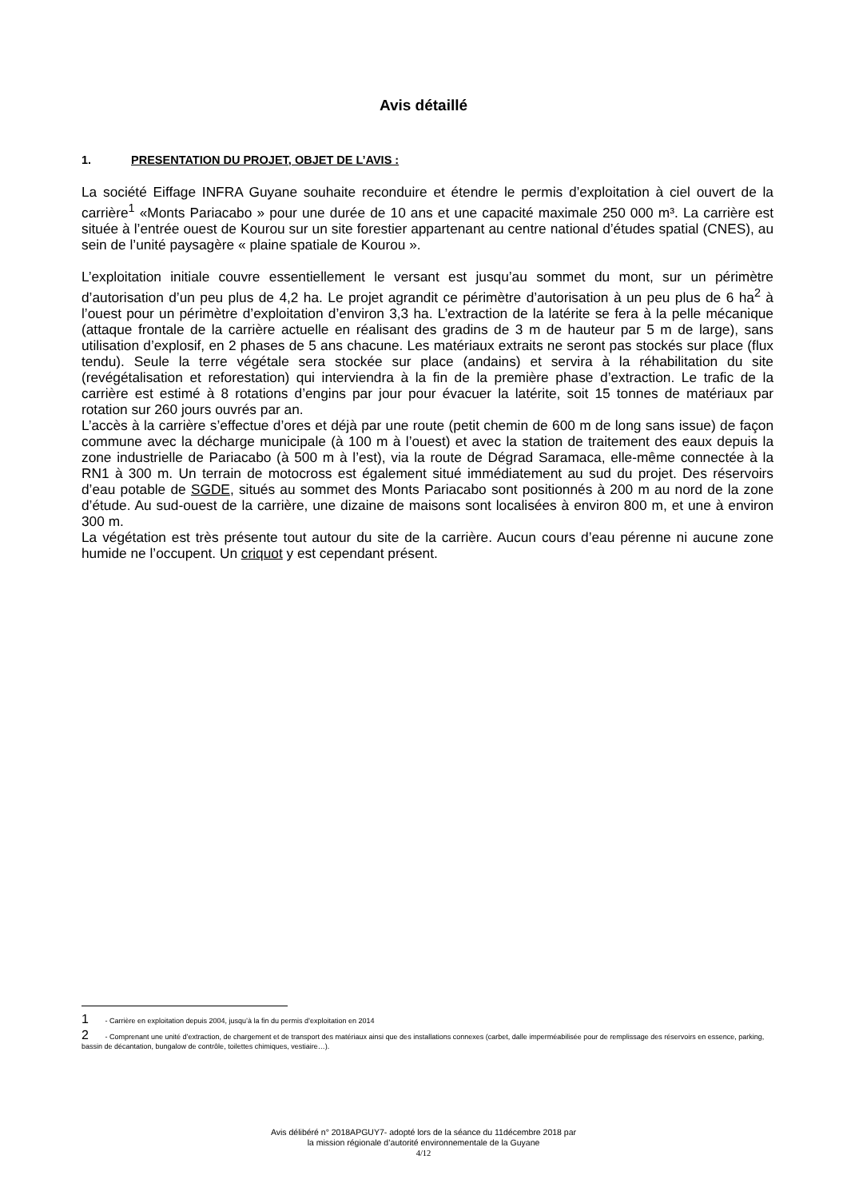Avis détaillé
1. PRESENTATION DU PROJET, OBJET DE L’AVIS :
La société Eiffage INFRA Guyane souhaite reconduire et étendre le permis d’exploitation à ciel ouvert de la carrière<sup>1</sup> «Monts Pariacabo » pour une durée de 10 ans et une capacité maximale 250 000 m³. La carrière est située à l’entrée ouest de Kourou sur un site forestier appartenant au centre national d’études spatial (CNES), au sein de l’unité paysagère « plaine spatiale de Kourou ».
L’exploitation initiale couvre essentiellement le versant est jusqu’au sommet du mont, sur un périmètre d’autorisation d’un peu plus de 4,2 ha. Le projet agrandit ce périmètre d’autorisation à un peu plus de 6 ha<sup>2</sup> à l’ouest pour un périmètre d’exploitation d’environ 3,3 ha. L’extraction de la latérite se fera à la pelle mécanique (attaque frontale de la carrière actuelle en réalisant des gradins de 3 m de hauteur par 5 m de large), sans utilisation d’explosif, en 2 phases de 5 ans chacune. Les matériaux extraits ne seront pas stockés sur place (flux tendu). Seule la terre végétale sera stockée sur place (andains) et servira à la réhabilitation du site (revégétalisation et reforestation) qui interviendra à la fin de la première phase d’extraction. Le trafic de la carrière est estimé à 8 rotations d’engins par jour pour évacuer la latérite, soit 15 tonnes de matériaux par rotation sur 260 jours ouvrés par an.
L’accès à la carrière s’effectue d’ores et déjà par une route (petit chemin de 600 m de long sans issue) de façon commune avec la décharge municipale (à 100 m à l’ouest) et avec la station de traitement des eaux depuis la zone industrielle de Pariacabo (à 500 m à l’est), via la route de Dégrad Saramaca, elle-même connectée à la RN1 à 300 m. Un terrain de motocross est également situé immédiatement au sud du projet. Des réservoirs d’eau potable de SGDE, situés au sommet des Monts Pariacabo sont positionnés à 200 m au nord de la zone d’étude. Au sud-ouest de la carrière, une dizaine de maisons sont localisées à environ 800 m, et une à environ 300 m.
La végétation est très présente tout autour du site de la carrière. Aucun cours d’eau pérenne ni aucune zone humide ne l’occupent. Un criquot y est cependant présent.
1 - Carrière en exploitation depuis 2004, jusqu’à la fin du permis d’exploitation en 2014
2 - Comprenant une unité d’extraction, de chargement et de transport des matériaux ainsi que des installations connexes (carbet, dalle imperméabilisée pour de remplissage des réservoirs en essence, parking, bassin de décantation, bungalow de contrôle, toilettes chimiques, vestiaire…).
Avis délibéré n° 2018APGUY7- adopté lors de la séance du 11décembre 2018 par
la mission régionale d’autorité environnementale de la Guyane
4/12